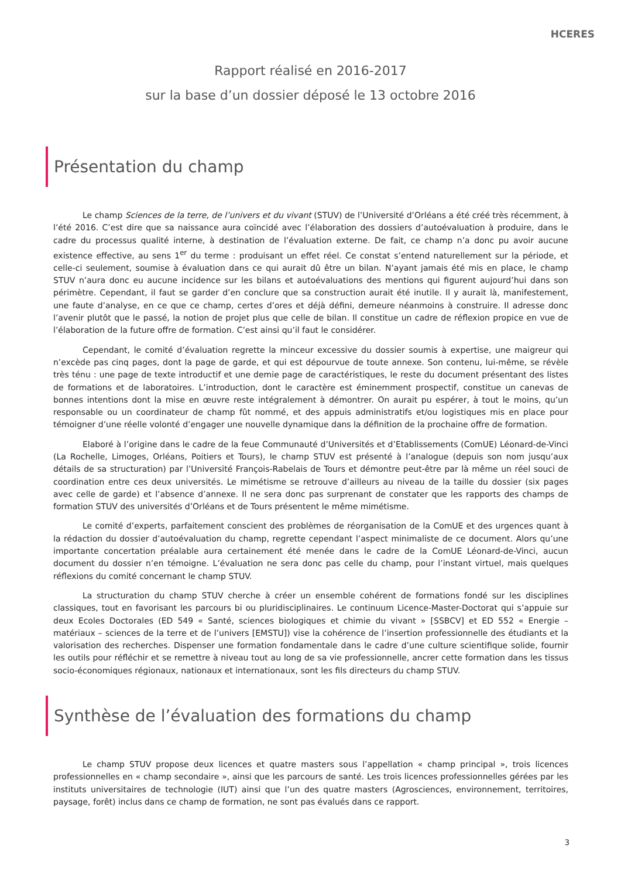HCERES
Rapport réalisé en 2016-2017
sur la base d’un dossier déposé le 13 octobre 2016
Présentation du champ
Le champ Sciences de la terre, de l’univers et du vivant (STUV) de l’Université d’Orléans a été créé très récemment, à l’été 2016. C’est dire que sa naissance aura coïncidé avec l’élaboration des dossiers d’autoévaluation à produire, dans le cadre du processus qualité interne, à destination de l’évaluation externe. De fait, ce champ n’a donc pu avoir aucune existence effective, au sens 1<sup>er</sup> du terme : produisant un effet réel. Ce constat s’entend naturellement sur la période, et celle-ci seulement, soumise à évaluation dans ce qui aurait dû être un bilan. N’ayant jamais été mis en place, le champ STUV n’aura donc eu aucune incidence sur les bilans et autoévaluations des mentions qui figurent aujourd’hui dans son périmètre. Cependant, il faut se garder d’en conclure que sa construction aurait été inutile. Il y aurait là, manifestement, une faute d’analyse, en ce que ce champ, certes d’ores et déjà défini, demeure néanmoins à construire. Il adresse donc l’avenir plutôt que le passé, la notion de projet plus que celle de bilan. Il constitue un cadre de réflexion propice en vue de l’élaboration de la future offre de formation. C’est ainsi qu’il faut le considérer.
Cependant, le comité d’évaluation regrette la minceur excessive du dossier soumis à expertise, une maigreur qui n’excède pas cinq pages, dont la page de garde, et qui est dépourvue de toute annexe. Son contenu, lui-même, se révèle très ténu : une page de texte introductif et une demie page de caractéristiques, le reste du document présentant des listes de formations et de laboratoires. L’introduction, dont le caractère est éminemment prospectif, constitue un canevas de bonnes intentions dont la mise en œuvre reste intégralement à démontrer. On aurait pu espérer, à tout le moins, qu’un responsable ou un coordinateur de champ fût nommé, et des appuis administratifs et/ou logistiques mis en place pour témoigner d’une réelle volonté d’engager une nouvelle dynamique dans la définition de la prochaine offre de formation.
Elaboré à l’origine dans le cadre de la feue Communauté d’Universités et d’Etablissements (ComUE) Léonard-de-Vinci (La Rochelle, Limoges, Orléans, Poitiers et Tours), le champ STUV est présenté à l’analogue (depuis son nom jusqu’aux détails de sa structuration) par l’Université François-Rabelais de Tours et démontre peut-être par là même un réel souci de coordination entre ces deux universités. Le mimétisme se retrouve d’ailleurs au niveau de la taille du dossier (six pages avec celle de garde) et l’absence d’annexe. Il ne sera donc pas surprenant de constater que les rapports des champs de formation STUV des universités d’Orléans et de Tours présentent le même mimétisme.
Le comité d’experts, parfaitement conscient des problèmes de réorganisation de la ComUE et des urgences quant à la rédaction du dossier d’autoévaluation du champ, regrette cependant l’aspect minimaliste de ce document. Alors qu’une importante concertation préalable aura certainement été menée dans le cadre de la ComUE Léonard-de-Vinci, aucun document du dossier n’en témoigne. L’évaluation ne sera donc pas celle du champ, pour l’instant virtuel, mais quelques réflexions du comité concernant le champ STUV.
La structuration du champ STUV cherche à créer un ensemble cohérent de formations fondé sur les disciplines classiques, tout en favorisant les parcours bi ou pluridisciplinaires. Le continuum Licence-Master-Doctorat qui s’appuie sur deux Ecoles Doctorales (ED 549 « Santé, sciences biologiques et chimie du vivant » [SSBCV] et ED 552 « Energie – matériaux – sciences de la terre et de l’univers [EMSTU]) vise la cohérence de l’insertion professionnelle des étudiants et la valorisation des recherches. Dispenser une formation fondamentale dans le cadre d’une culture scientifique solide, fournir les outils pour réfléchir et se remettre à niveau tout au long de sa vie professionnelle, ancrer cette formation dans les tissus socio-économiques régionaux, nationaux et internationaux, sont les fils directeurs du champ STUV.
Synthèse de l’évaluation des formations du champ
Le champ STUV propose deux licences et quatre masters sous l’appellation « champ principal », trois licences professionnelles en « champ secondaire », ainsi que les parcours de santé. Les trois licences professionnelles gérées par les instituts universitaires de technologie (IUT) ainsi que l’un des quatre masters (Agrosciences, environnement, territoires, paysage, forêt) inclus dans ce champ de formation, ne sont pas évalués dans ce rapport.
3